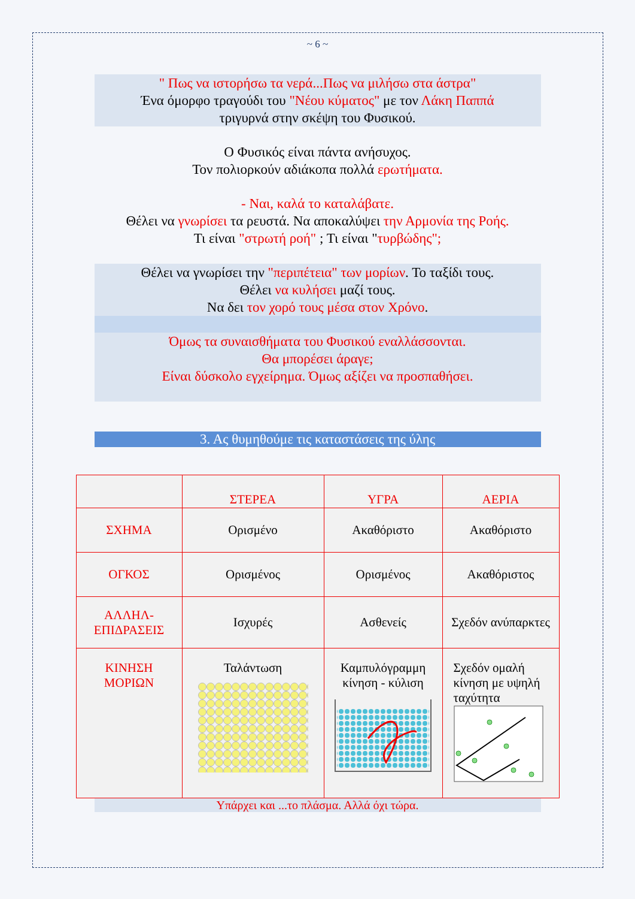~ 6 ~
" Πως να ιστορήσω τα νερά...Πως να μιλήσω στα άστρα"
Ένα όμορφο τραγούδι του "Νέου κύματος" με τον Λάκη Παππά
τριγυρνά στην σκέψη του Φυσικού.
Ο Φυσικός είναι πάντα ανήσυχος.
Τον πολιορκούν αδιάκοπα πολλά ερωτήματα.
- Ναι, καλά το καταλάβατε.
Θέλει να γνωρίσει τα ρευστά. Να αποκαλύψει την Αρμονία της Ροής.
Τι είναι "στρωτή ροή" ; Τι είναι "τυρβώδης";
Θέλει να γνωρίσει την "περιπέτεια" των μορίων. Το ταξίδι τους.
Θέλει να κυλήσει μαζί τους.
Να δει τον χορό τους μέσα στον Χρόνο.
Όμως τα συναισθήματα του Φυσικού εναλλάσσονται.
Θα μπορέσει άραγε;
Είναι δύσκολο εγχείρημα. Όμως αξίζει να προσπαθήσει.
3. Ας θυμηθούμε τις καταστάσεις της ύλης
| | ΣΤΕΡΕΑ | ΥΓΡΑ | ΑΕΡΙΑ |
| --- | --- | --- | --- |
| ΣΧΗΜΑ | Ορισμένο | Ακαθόριστο | Ακαθόριστο |
| ΟΓΚΟΣ | Ορισμένος | Ορισμένος | Ακαθόριστος |
| ΑΛΛΗΛ- ΕΠΙΔΡΑΣΕΙΣ | Ισχυρές | Ασθενείς | Σχεδόν ανύπαρκτες |
| ΚΙΝΗΣΗ ΜΟΡΙΩΝ | Ταλάντωση | Καμπυλόγραμμη κίνηση - κύλιση | Σχεδόν ομαλή κίνηση με υψηλή ταχύτητα |
Υπάρχει και ...το πλάσμα. Αλλά όχι τώρα.